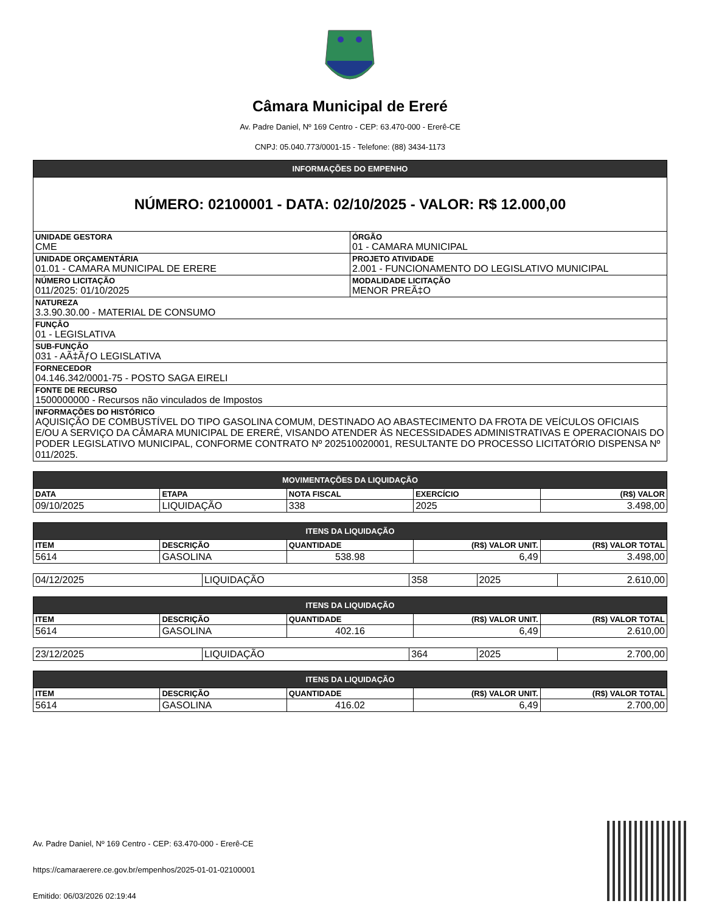Câmara Municipal de Ereré
Av. Padre Daniel, Nº 169 Centro - CEP: 63.470-000 - Ererê-CE
CNPJ: 05.040.773/0001-15 - Telefone: (88) 3434-1173
| INFORMAÇÕES DO EMPENHO | |
| NÚMERO: 02100001 - DATA: 02/10/2025 - VALOR: R$ 12.000,00 | |
| UNIDADE GESTORA CME | ÓRGÃO 01 - CAMARA MUNICIPAL |
| UNIDADE ORÇAMENTÁRIA 01.01 - CAMARA MUNICIPAL DE ERERE | PROJETO ATIVIDADE 2.001 - FUNCIONAMENTO DO LEGISLATIVO MUNICIPAL |
| NÚMERO LICITAÇÃO 011/2025: 01/10/2025 | MODALIDADE LICITAÇÃO MENOR PREÃ‡O |
| NATUREZA 3.3.90.30.00 - MATERIAL DE CONSUMO | |
| FUNÇÂO 01 - LEGISLATIVA | |
| SUB-FUNÇÂO 031 - AÃ‡ÃƒO LEGISLATIVA | |
| FORNECEDOR 04.146.342/0001-75 - POSTO SAGA EIRELI | |
| FONTE DE RECURSO 1500000000 - Recursos não vinculados de Impostos | |
| INFORMAÇÕES DO HISTÓRICO AQUISIÇÃO DE COMBUSTÍVEL DO TIPO GASOLINA COMUM, DESTINADO AO ABASTECIMENTO DA FROTA DE VEÍCULOS OFICIAIS E/OU A SERVIÇO DA CÂMARA MUNICIPAL DE ERERÉ, VISANDO ATENDER ÀS NECESSIDADES ADMINISTRATIVAS E OPERACIONAIS DO PODER LEGISLATIVO MUNICIPAL, CONFORME CONTRATO Nº 202510020001, RESULTANTE DO PROCESSO LICITATÓRIO DISPENSA Nº 011/2025. | |
| MOVIMENTAÇÕES DA LIQUIDAÇÃO | | | | |
| DATA | ETAPA | NOTA FISCAL | EXERCÍCIO | (R$) VALOR |
| 09/10/2025 | LIQUIDAÇÃO | 338 | 2025 | 3.498,00 |
| ITENS DA LIQUIDAÇÃO | | | | |
| ITEM | DESCRIÇÃO | QUANTIDADE | (R$) VALOR UNIT. | (R$) VALOR TOTAL |
| 5614 | GASOLINA | 538.98 | 6,49 | 3.498,00 |
| 04/12/2025 | LIQUIDAÇÃO | 358 | 2025 | 2.610,00 |
| ITENS DA LIQUIDAÇÃO | | | | |
| ITEM | DESCRIÇÃO | QUANTIDADE | (R$) VALOR UNIT. | (R$) VALOR TOTAL |
| 5614 | GASOLINA | 402.16 | 6,49 | 2.610,00 |
| 23/12/2025 | LIQUIDAÇÃO | 364 | 2025 | 2.700,00 |
| ITENS DA LIQUIDAÇÃO | | | | |
| ITEM | DESCRIÇÃO | QUANTIDADE | (R$) VALOR UNIT. | (R$) VALOR TOTAL |
| 5614 | GASOLINA | 416.02 | 6,49 | 2.700,00 |
Av. Padre Daniel, Nº 169 Centro - CEP: 63.470-000 - Ererê-CE
https://camaraerere.ce.gov.br/empenhos/2025-01-01-02100001
Emitido: 06/03/2026 02:19:44